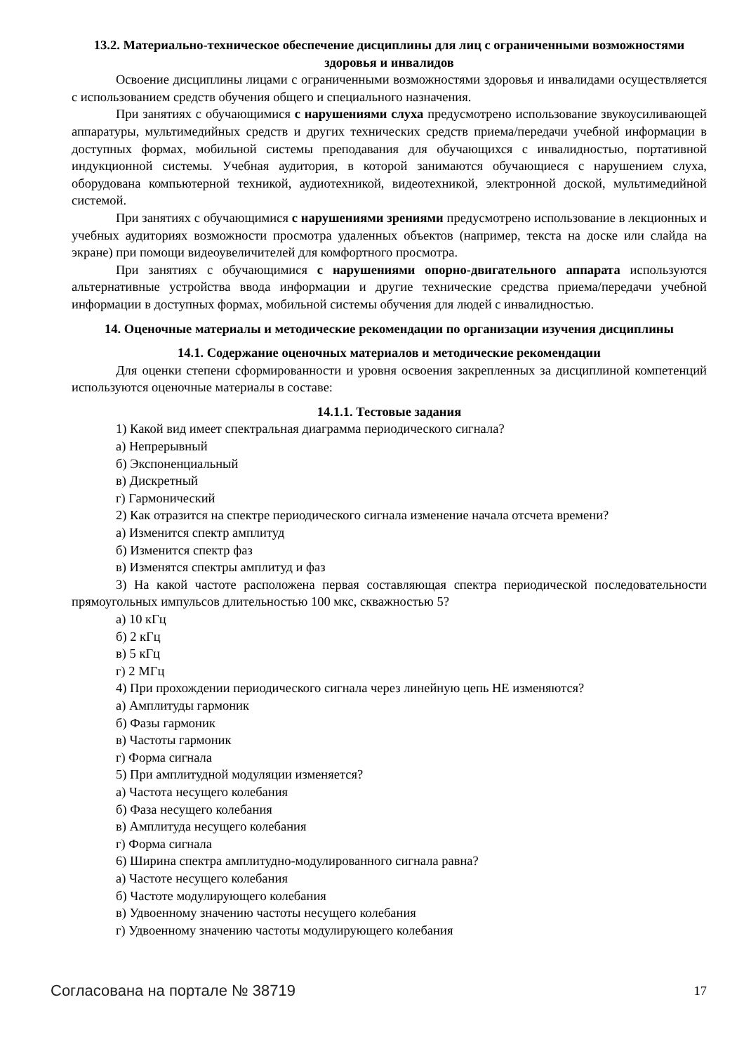13.2. Материально-техническое обеспечение дисциплины для лиц с ограниченными возможностями здоровья и инвалидов
Освоение дисциплины лицами с ограниченными возможностями здоровья и инвалидами осуществляется с использованием средств обучения общего и специального назначения.
При занятиях с обучающимися с нарушениями слуха предусмотрено использование звукоусиливающей аппаратуры, мультимедийных средств и других технических средств приема/передачи учебной информации в доступных формах, мобильной системы преподавания для обучающихся с инвалидностью, портативной индукционной системы. Учебная аудитория, в которой занимаются обучающиеся с нарушением слуха, оборудована компьютерной техникой, аудиотехникой, видеотехникой, электронной доской, мультимедийной системой.
При занятиях с обучающимися с нарушениями зрениями предусмотрено использование в лекционных и учебных аудиториях возможности просмотра удаленных объектов (например, текста на доске или слайда на экране) при помощи видеоувеличителей для комфортного просмотра.
При занятиях с обучающимися с нарушениями опорно-двигательного аппарата используются альтернативные устройства ввода информации и другие технические средства приема/передачи учебной информации в доступных формах, мобильной системы обучения для людей с инвалидностью.
14. Оценочные материалы и методические рекомендации по организации изучения дисциплины
14.1. Содержание оценочных материалов и методические рекомендации
Для оценки степени сформированности и уровня освоения закрепленных за дисциплиной компетенций используются оценочные материалы в составе:
14.1.1. Тестовые задания
1) Какой вид имеет спектральная диаграмма периодического сигнала?
а) Непрерывный
б) Экспоненциальный
в) Дискретный
г) Гармонический
2) Как отразится на спектре периодического сигнала изменение начала отсчета времени?
а) Изменится спектр амплитуд
б) Изменится спектр фаз
в) Изменятся спектры амплитуд и фаз
3) На какой частоте расположена первая составляющая спектра периодической последовательности прямоугольных импульсов длительностью 100 мкс, скважностью 5?
а) 10 кГц
б) 2 кГц
в) 5 кГц
г) 2 МГц
4) При прохождении периодического сигнала через линейную цепь НЕ изменяются?
а) Амплитуды гармоник
б) Фазы гармоник
в) Частоты гармоник
г) Форма сигнала
5) При амплитудной модуляции изменяется?
а) Частота несущего колебания
б) Фаза несущего колебания
в) Амплитуда несущего колебания
г) Форма сигнала
6) Ширина спектра амплитудно-модулированного сигнала равна?
а) Частоте несущего колебания
б) Частоте модулирующего колебания
в) Удвоенному значению частоты несущего колебания
г) Удвоенному значению частоты модулирующего колебания
Согласована на портале № 38719 17